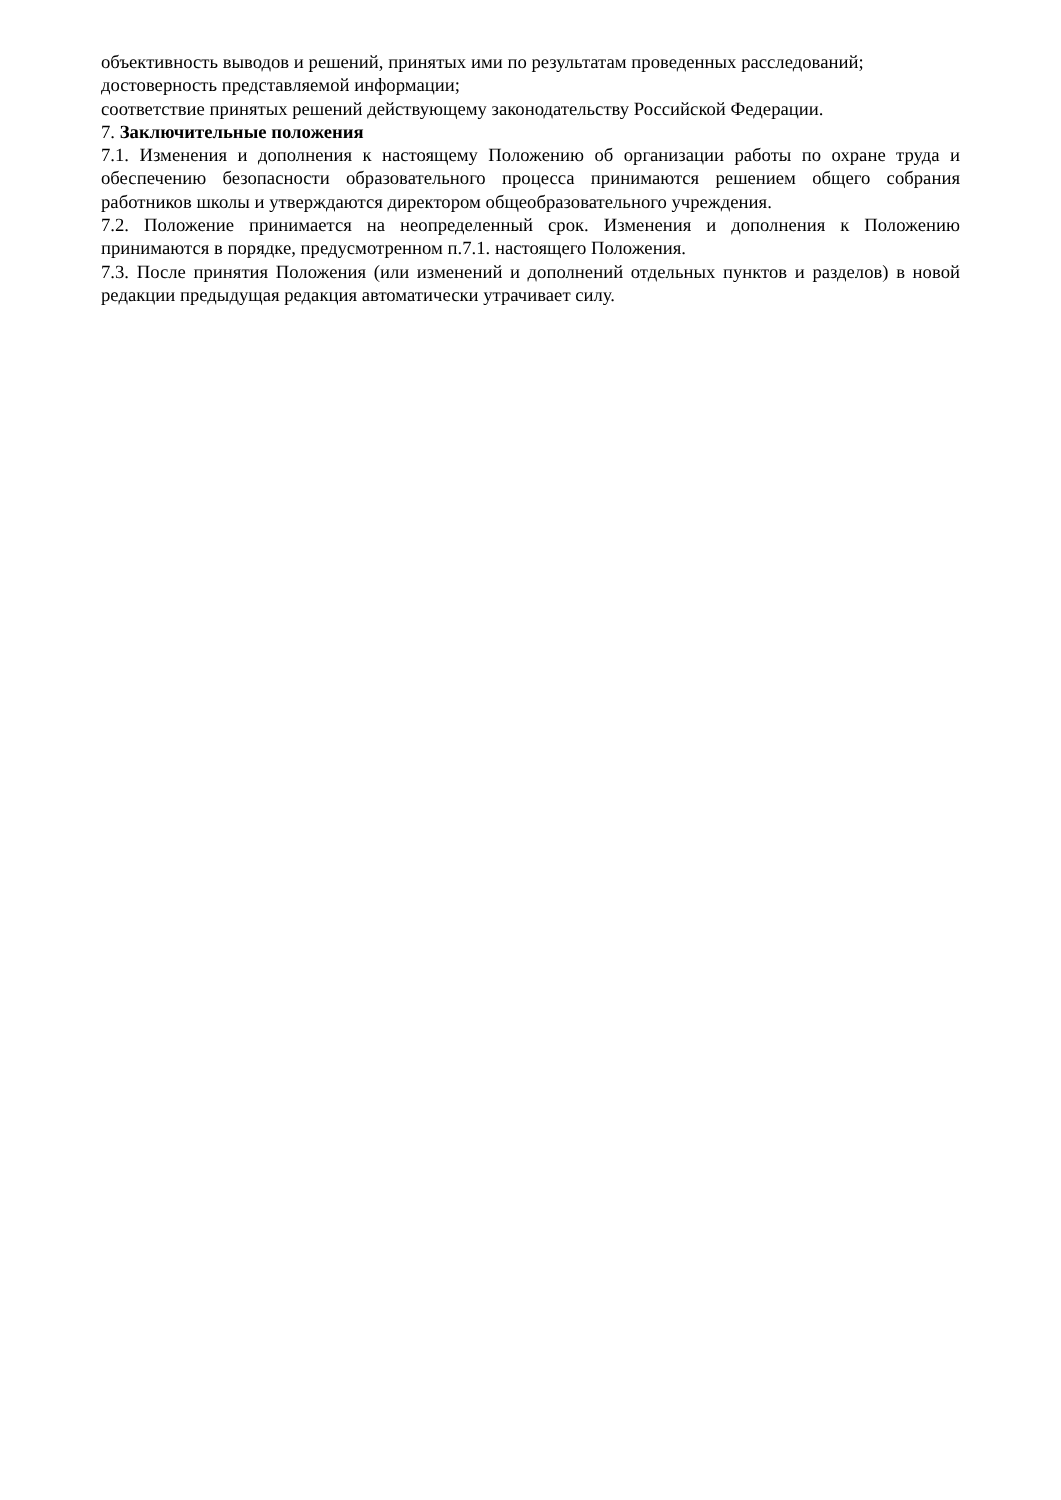объективность выводов и решений, принятых ими по результатам проведенных расследований;
достоверность представляемой информации;
соответствие принятых решений действующему законодательству Российской Федерации.
7. Заключительные положения
7.1. Изменения и дополнения к настоящему Положению об организации работы по охране труда и обеспечению безопасности образовательного процесса принимаются решением общего собрания работников школы и утверждаются директором общеобразовательного учреждения.
7.2. Положение принимается на неопределенный срок. Изменения и дополнения к Положению принимаются в порядке, предусмотренном п.7.1. настоящего Положения.
7.3. После принятия Положения (или изменений и дополнений отдельных пунктов и разделов) в новой редакции предыдущая редакция автоматически утрачивает силу.